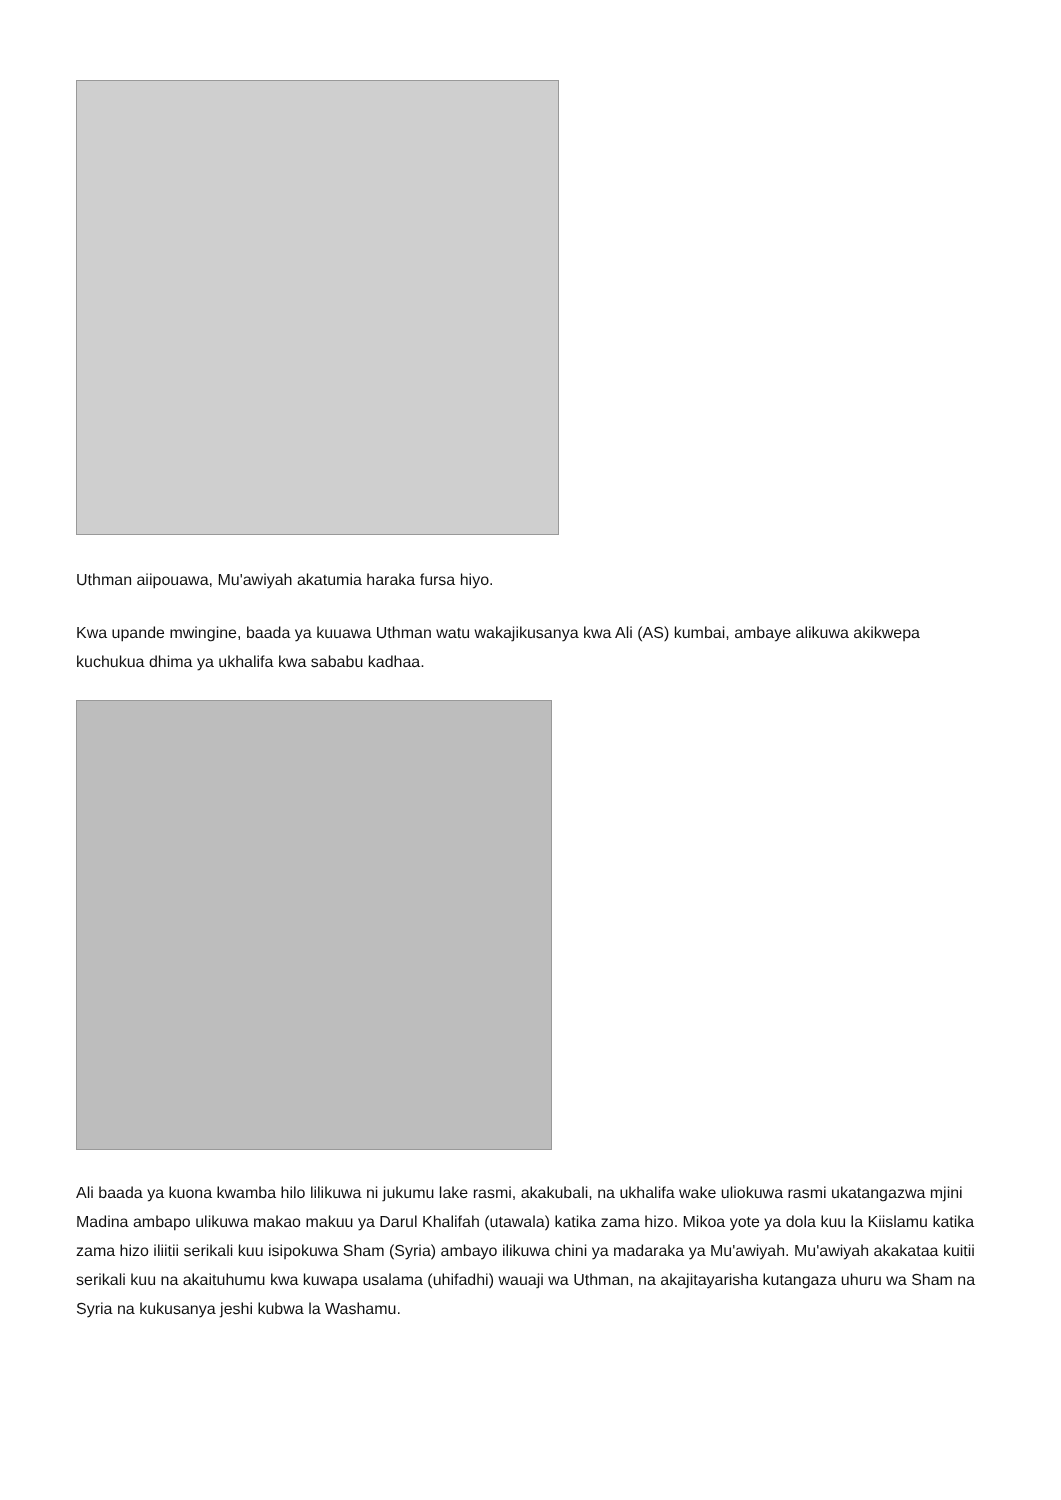Uthman aiipouawa, Mu'awiyah akatumia haraka fursa hiyo.
Kwa upande mwingine, baada ya kuuawa Uthman watu wakajikusanya kwa Ali (AS) kumbai, ambaye alikuwa akikwepa kuchukua dhima ya ukhalifa kwa sababu kadhaa.
Ali baada ya kuona kwamba hilo lilikuwa ni jukumu lake rasmi, akakubali, na ukhalifa wake uliokuwa rasmi ukatangazwa mjini Madina ambapo ulikuwa makao makuu ya Darul Khalifah (utawala) katika zama hizo. Mikoa yote ya dola kuu la Kiislamu katika zama hizo iliitii serikali kuu isipokuwa Sham (Syria) ambayo ilikuwa chini ya madaraka ya Mu'awiyah. Mu'awiyah akakataa kuitii serikali kuu na akaituhumu kwa kuwapa usalama (uhifadhi) wauaji wa Uthman, na akajitayarisha kutangaza uhuru wa Sham na Syria na kukusanya jeshi kubwa la Washamu.